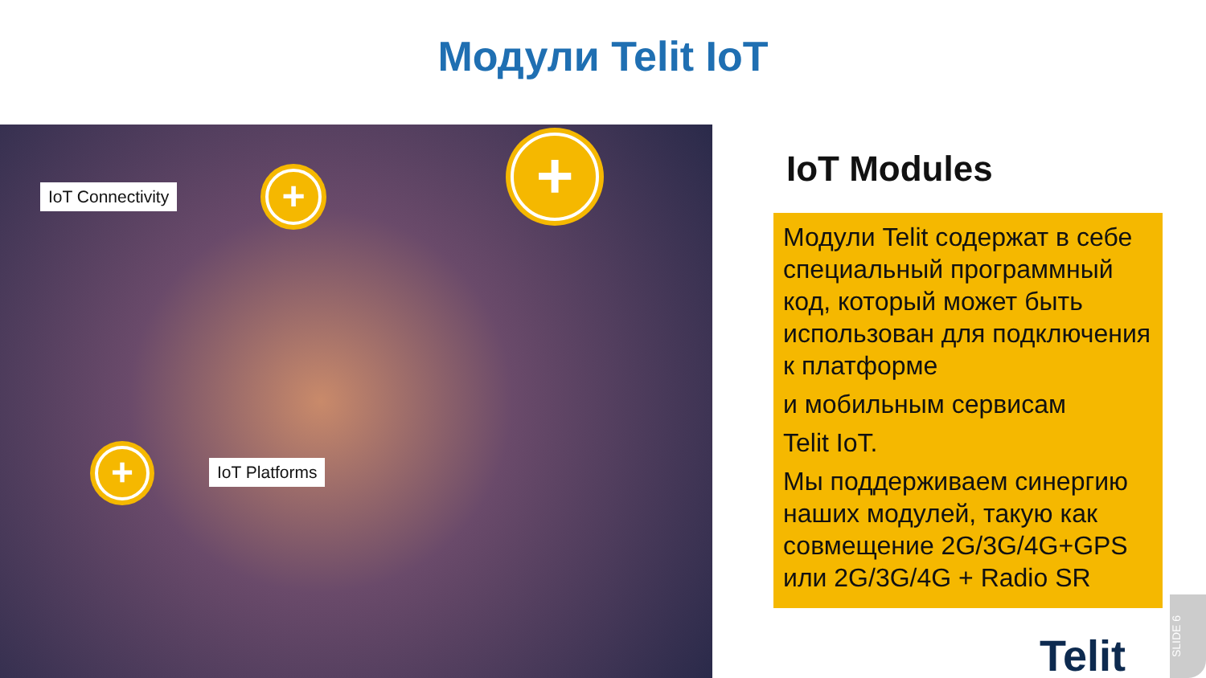Модули Telit IoT
IoT Connectivity + +
+ IoT Platforms
IoT Modules
Модули Telit содержат в себе специальный программный код, который может быть использован для подключения к платформе
и мобильным сервисам
Telit IoT.
Мы поддерживаем синергию наших модулей, такую как совмещение 2G/3G/4G+GPS или 2G/3G/4G + Radio SR
Telit
SLIDE 6